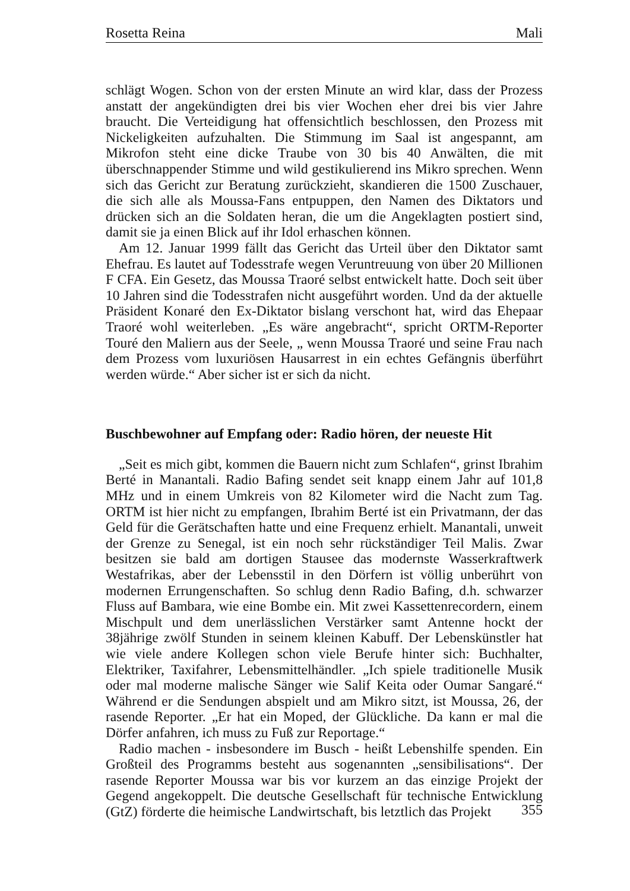Rosetta Reina Mali
schlägt Wogen. Schon von der ersten Minute an wird klar, dass der Prozess anstatt der angekündigten drei bis vier Wochen eher drei bis vier Jahre braucht. Die Verteidigung hat offensichtlich beschlossen, den Prozess mit Nickeligkeiten aufzuhalten. Die Stimmung im Saal ist angespannt, am Mikrofon steht eine dicke Traube von 30 bis 40 Anwälten, die mit überschnappender Stimme und wild gestikulierend ins Mikro sprechen. Wenn sich das Gericht zur Beratung zurückzieht, skandieren die 1500 Zuschauer, die sich alle als Moussa-Fans entpuppen, den Namen des Diktators und drücken sich an die Soldaten heran, die um die Angeklagten postiert sind, damit sie ja einen Blick auf ihr Idol erhaschen können.
Am 12. Januar 1999 fällt das Gericht das Urteil über den Diktator samt Ehefrau. Es lautet auf Todesstrafe wegen Veruntreuung von über 20 Millionen F CFA. Ein Gesetz, das Moussa Traoré selbst entwickelt hatte. Doch seit über 10 Jahren sind die Todesstrafen nicht ausgeführt worden. Und da der aktuelle Präsident Konaré den Ex-Diktator bislang verschont hat, wird das Ehepaar Traoré wohl weiterleben. „Es wäre angebracht“, spricht ORTM-Reporter Touré den Maliern aus der Seele, „ wenn Moussa Traoré und seine Frau nach dem Prozess vom luxuriösen Hausarrest in ein echtes Gefängnis überführt werden würde.“ Aber sicher ist er sich da nicht.
Buschbewohner auf Empfang oder: Radio hören, der neueste Hit
„Seit es mich gibt, kommen die Bauern nicht zum Schlafen“, grinst Ibrahim Berté in Manantali. Radio Bafing sendet seit knapp einem Jahr auf 101,8 MHz und in einem Umkreis von 82 Kilometer wird die Nacht zum Tag. ORTM ist hier nicht zu empfangen, Ibrahim Berté ist ein Privatmann, der das Geld für die Gerätschaften hatte und eine Frequenz erhielt. Manantali, unweit der Grenze zu Senegal, ist ein noch sehr rückständiger Teil Malis. Zwar besitzen sie bald am dortigen Stausee das modernste Wasserkraftwerk Westafrikas, aber der Lebensstil in den Dörfern ist völlig unberührt von modernen Errungenschaften. So schlug denn Radio Bafing, d.h. schwarzer Fluss auf Bambara, wie eine Bombe ein. Mit zwei Kassettenrecordern, einem Mischpult und dem unerlässlichen Verstärker samt Antenne hockt der 38jährige zwölf Stunden in seinem kleinen Kabuff. Der Lebenskünstler hat wie viele andere Kollegen schon viele Berufe hinter sich: Buchhalter, Elektriker, Taxifahrer, Lebensmittelhändler. „Ich spiele traditionelle Musik oder mal moderne malische Sänger wie Salif Keita oder Oumar Sangaré.“ Während er die Sendungen abspielt und am Mikro sitzt, ist Moussa, 26, der rasende Reporter. „Er hat ein Moped, der Glückliche. Da kann er mal die Dörfer anfahren, ich muss zu Fuß zur Reportage.“
Radio machen - insbesondere im Busch - heißt Lebenshilfe spenden. Ein Großteil des Programms besteht aus sogenannten „sensibilisations“. Der rasende Reporter Moussa war bis vor kurzem an das einzige Projekt der Gegend angekoppelt. Die deutsche Gesellschaft für technische Entwicklung (GtZ) förderte die heimische Landwirtschaft, bis letztlich das Projekt
355